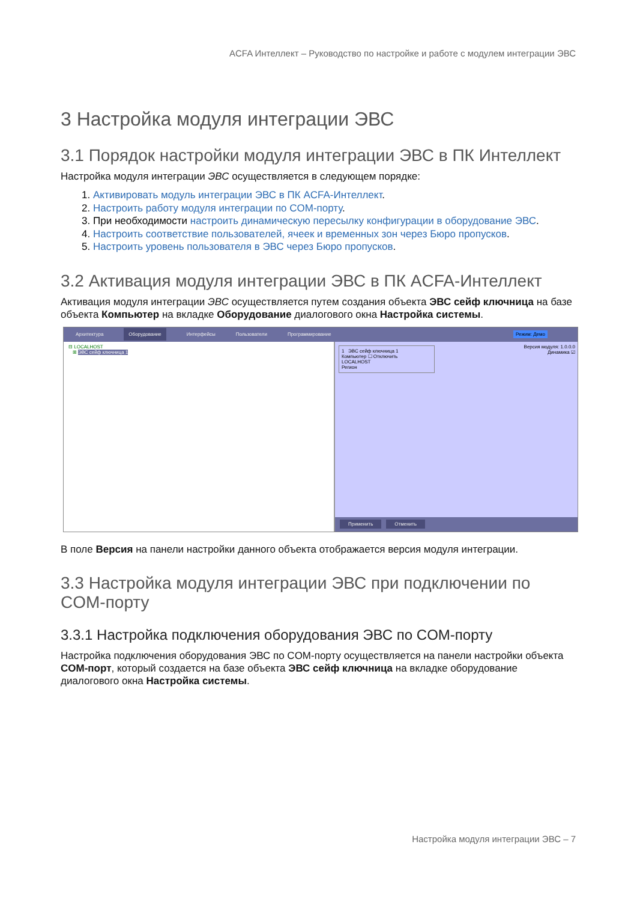ACFA Интеллект – Руководство по настройке и работе с модулем интеграции ЭВС
3 Настройка модуля интеграции ЭВС
3.1 Порядок настройки модуля интеграции ЭВС в ПК Интеллект
Настройка модуля интеграции ЭВС осуществляется в следующем порядке:
1. Активировать модуль интеграции ЭВС в ПК ACFA-Интеллект.
2. Настроить работу модуля интеграции по COM-порту.
3. При необходимости настроить динамическую пересылку конфигурации в оборудование ЭВС.
4. Настроить соответствие пользователей, ячеек и временных зон через Бюро пропусков.
5. Настроить уровень пользователя в ЭВС через Бюро пропусков.
3.2 Активация модуля интеграции ЭВС в ПК ACFA-Интеллект
Активация модуля интеграции ЭВС осуществляется путем создания объекта ЭВС сейф ключница на базе объекта Компьютер на вкладке Оборудование диалогового окна Настройка системы.
Архитектура Оборудование Интерфейсы Пользователи Программирование Режим: Демо
⊟ LOCALHOST
⊞ ЭВС сейф ключница 1
1 ЭВС сейф ключница 1
Компьютер ☐ Отключить
LOCALHOST
Регион
Версия модуля: 1.0.0.0
Динамика ☑
Применить Отменить
В поле Версия на панели настройки данного объекта отображается версия модуля интеграции.
3.3 Настройка модуля интеграции ЭВС при подключении по COM-порту
3.3.1 Настройка подключения оборудования ЭВС по COM-порту
Настройка подключения оборудования ЭВС по COM-порту осуществляется на панели настройки объекта COM-порт, который создается на базе объекта ЭВС сейф ключница на вкладке оборудование диалогового окна Настройка системы.
Настройка модуля интеграции ЭВС – 7